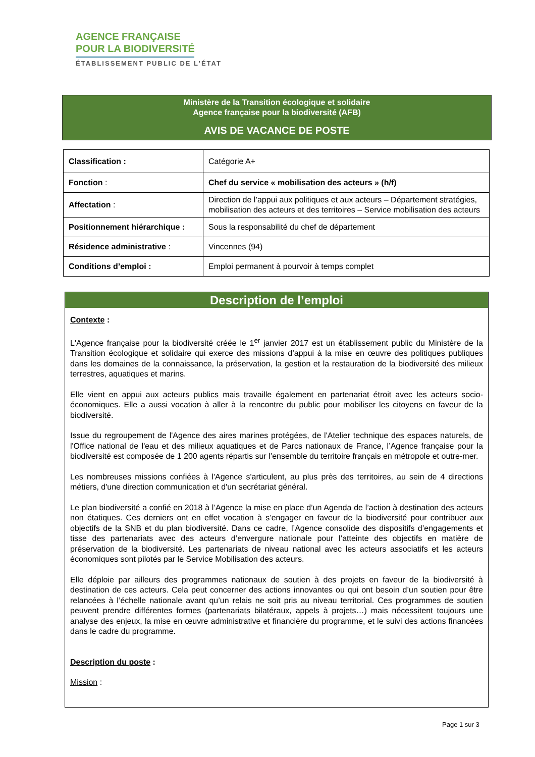AGENCE FRANÇAISE
POUR LA BIODIVERSITÉ
ÉTABLISSEMENT PUBLIC DE L’ÉTAT
Ministère de la Transition écologique et solidaire
Agence française pour la biodiversité (AFB)
AVIS DE VACANCE DE POSTE
| Classification : | Catégorie A+ |
| Fonction : | Chef du service « mobilisation des acteurs » (h/f) |
| Affectation : | Direction de l’appui aux politiques et aux acteurs – Département stratégies, mobilisation des acteurs et des territoires – Service mobilisation des acteurs |
| Positionnement hiérarchique : | Sous la responsabilité du chef de département |
| Résidence administrative : | Vincennes (94) |
| Conditions d’emploi : | Emploi permanent à pourvoir à temps complet |
Description de l’emploi
Contexte :
L'Agence française pour la biodiversité créée le 1<sup>er</sup> janvier 2017 est un établissement public du Ministère de la Transition écologique et solidaire qui exerce des missions d’appui à la mise en œuvre des politiques publiques dans les domaines de la connaissance, la préservation, la gestion et la restauration de la biodiversité des milieux terrestres, aquatiques et marins.
Elle vient en appui aux acteurs publics mais travaille également en partenariat étroit avec les acteurs socio-économiques. Elle a aussi vocation à aller à la rencontre du public pour mobiliser les citoyens en faveur de la biodiversité.
Issue du regroupement de l'Agence des aires marines protégées, de l'Atelier technique des espaces naturels, de l'Office national de l'eau et des milieux aquatiques et de Parcs nationaux de France, l’Agence française pour la biodiversité est composée de 1 200 agents répartis sur l’ensemble du territoire français en métropole et outre-mer.
Les nombreuses missions confiées à l'Agence s'articulent, au plus près des territoires, au sein de 4 directions métiers, d'une direction communication et d'un secrétariat général.
Le plan biodiversité a confié en 2018 à l’Agence la mise en place d’un Agenda de l’action à destination des acteurs non étatiques. Ces derniers ont en effet vocation à s’engager en faveur de la biodiversité pour contribuer aux objectifs de la SNB et du plan biodiversité. Dans ce cadre, l’Agence consolide des dispositifs d’engagements et tisse des partenariats avec des acteurs d’envergure nationale pour l’atteinte des objectifs en matière de préservation de la biodiversité. Les partenariats de niveau national avec les acteurs associatifs et les acteurs économiques sont pilotés par le Service Mobilisation des acteurs.
Elle déploie par ailleurs des programmes nationaux de soutien à des projets en faveur de la biodiversité à destination de ces acteurs. Cela peut concerner des actions innovantes ou qui ont besoin d’un soutien pour être relancées à l’échelle nationale avant qu’un relais ne soit pris au niveau territorial. Ces programmes de soutien peuvent prendre différentes formes (partenariats bilatéraux, appels à projets…) mais nécessitent toujours une analyse des enjeux, la mise en œuvre administrative et financière du programme, et le suivi des actions financées dans le cadre du programme.
Description du poste :
Mission :
Page 1 sur 3